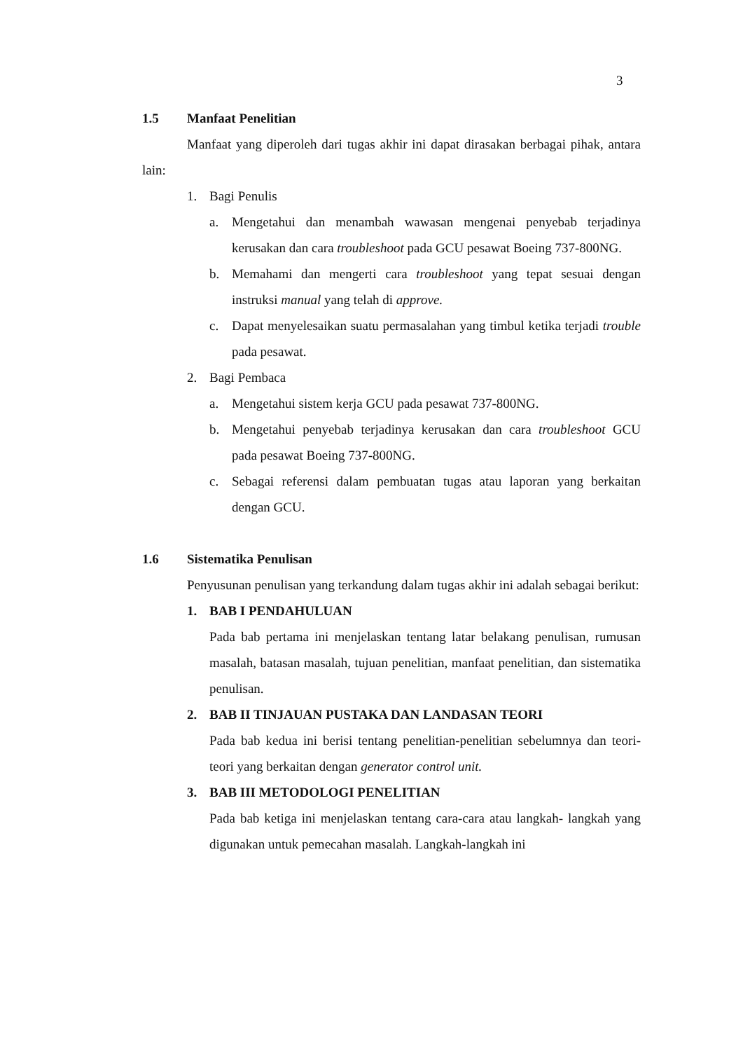3
1.5 Manfaat Penelitian
Manfaat yang diperoleh dari tugas akhir ini dapat dirasakan berbagai pihak, antara lain:
1. Bagi Penulis
a. Mengetahui dan menambah wawasan mengenai penyebab terjadinya kerusakan dan cara troubleshoot pada GCU pesawat Boeing 737-800NG.
b. Memahami dan mengerti cara troubleshoot yang tepat sesuai dengan instruksi manual yang telah di approve.
c. Dapat menyelesaikan suatu permasalahan yang timbul ketika terjadi trouble pada pesawat.
2. Bagi Pembaca
a. Mengetahui sistem kerja GCU pada pesawat 737-800NG.
b. Mengetahui penyebab terjadinya kerusakan dan cara troubleshoot GCU pada pesawat Boeing 737-800NG.
c. Sebagai referensi dalam pembuatan tugas atau laporan yang berkaitan dengan GCU.
1.6 Sistematika Penulisan
Penyusunan penulisan yang terkandung dalam tugas akhir ini adalah sebagai berikut:
1. BAB I PENDAHULUAN
Pada bab pertama ini menjelaskan tentang latar belakang penulisan, rumusan masalah, batasan masalah, tujuan penelitian, manfaat penelitian, dan sistematika penulisan.
2. BAB II TINJAUAN PUSTAKA DAN LANDASAN TEORI
Pada bab kedua ini berisi tentang penelitian-penelitian sebelumnya dan teori-teori yang berkaitan dengan generator control unit.
3. BAB III METODOLOGI PENELITIAN
Pada bab ketiga ini menjelaskan tentang cara-cara atau langkah- langkah yang digunakan untuk pemecahan masalah. Langkah-langkah ini